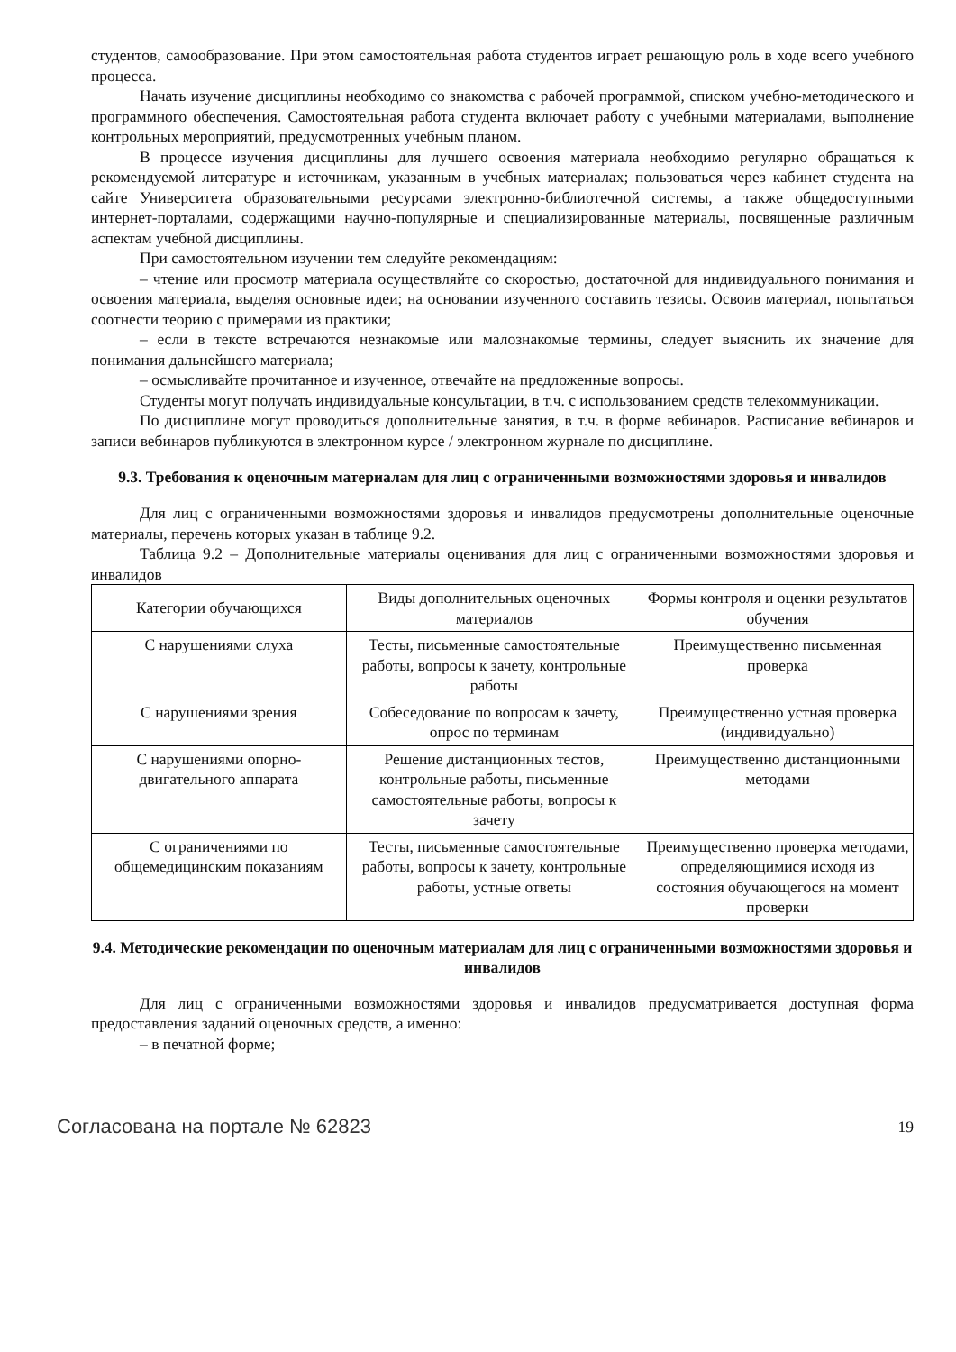студентов, самообразование. При этом самостоятельная работа студентов играет решающую роль в ходе всего учебного процесса.
Начать изучение дисциплины необходимо со знакомства с рабочей программой, списком учебно-методического и программного обеспечения. Самостоятельная работа студента включает работу с учебными материалами, выполнение контрольных мероприятий, предусмотренных учебным планом.
В процессе изучения дисциплины для лучшего освоения материала необходимо регулярно обращаться к рекомендуемой литературе и источникам, указанным в учебных материалах; пользоваться через кабинет студента на сайте Университета образовательными ресурсами электронно-библиотечной системы, а также общедоступными интернет-порталами, содержащими научно-популярные и специализированные материалы, посвященные различным аспектам учебной дисциплины.
При самостоятельном изучении тем следуйте рекомендациям:
– чтение или просмотр материала осуществляйте со скоростью, достаточной для индивидуального понимания и освоения материала, выделяя основные идеи; на основании изученного составить тезисы. Освоив материал, попытаться соотнести теорию с примерами из практики;
– если в тексте встречаются незнакомые или малознакомые термины, следует выяснить их значение для понимания дальнейшего материала;
– осмысливайте прочитанное и изученное, отвечайте на предложенные вопросы.
Студенты могут получать индивидуальные консультации, в т.ч. с использованием средств телекоммуникации.
По дисциплине могут проводиться дополнительные занятия, в т.ч. в форме вебинаров. Расписание вебинаров и записи вебинаров публикуются в электронном курсе / электронном журнале по дисциплине.
9.3. Требования к оценочным материалам для лиц с ограниченными возможностями здоровья и инвалидов
Для лиц с ограниченными возможностями здоровья и инвалидов предусмотрены дополнительные оценочные материалы, перечень которых указан в таблице 9.2.
Таблица 9.2 – Дополнительные материалы оценивания для лиц с ограниченными возможностями здоровья и инвалидов
| Категории обучающихся | Виды дополнительных оценочных материалов | Формы контроля и оценки результатов обучения |
| С нарушениями слуха | Тесты, письменные самостоятельные работы, вопросы к зачету, контрольные работы | Преимущественно письменная проверка |
| С нарушениями зрения | Собеседование по вопросам к зачету, опрос по терминам | Преимущественно устная проверка (индивидуально) |
| С нарушениями опорно-двигательного аппарата | Решение дистанционных тестов, контрольные работы, письменные самостоятельные работы, вопросы к зачету | Преимущественно дистанционными методами |
| С ограничениями по общемедицинским показаниям | Тесты, письменные самостоятельные работы, вопросы к зачету, контрольные работы, устные ответы | Преимущественно проверка методами, определяющимися исходя из состояния обучающегося на момент проверки |
9.4. Методические рекомендации по оценочным материалам для лиц с ограниченными возможностями здоровья и инвалидов
Для лиц с ограниченными возможностями здоровья и инвалидов предусматривается доступная форма предоставления заданий оценочных средств, а именно:
– в печатной форме;
Согласована на портале № 62823 19